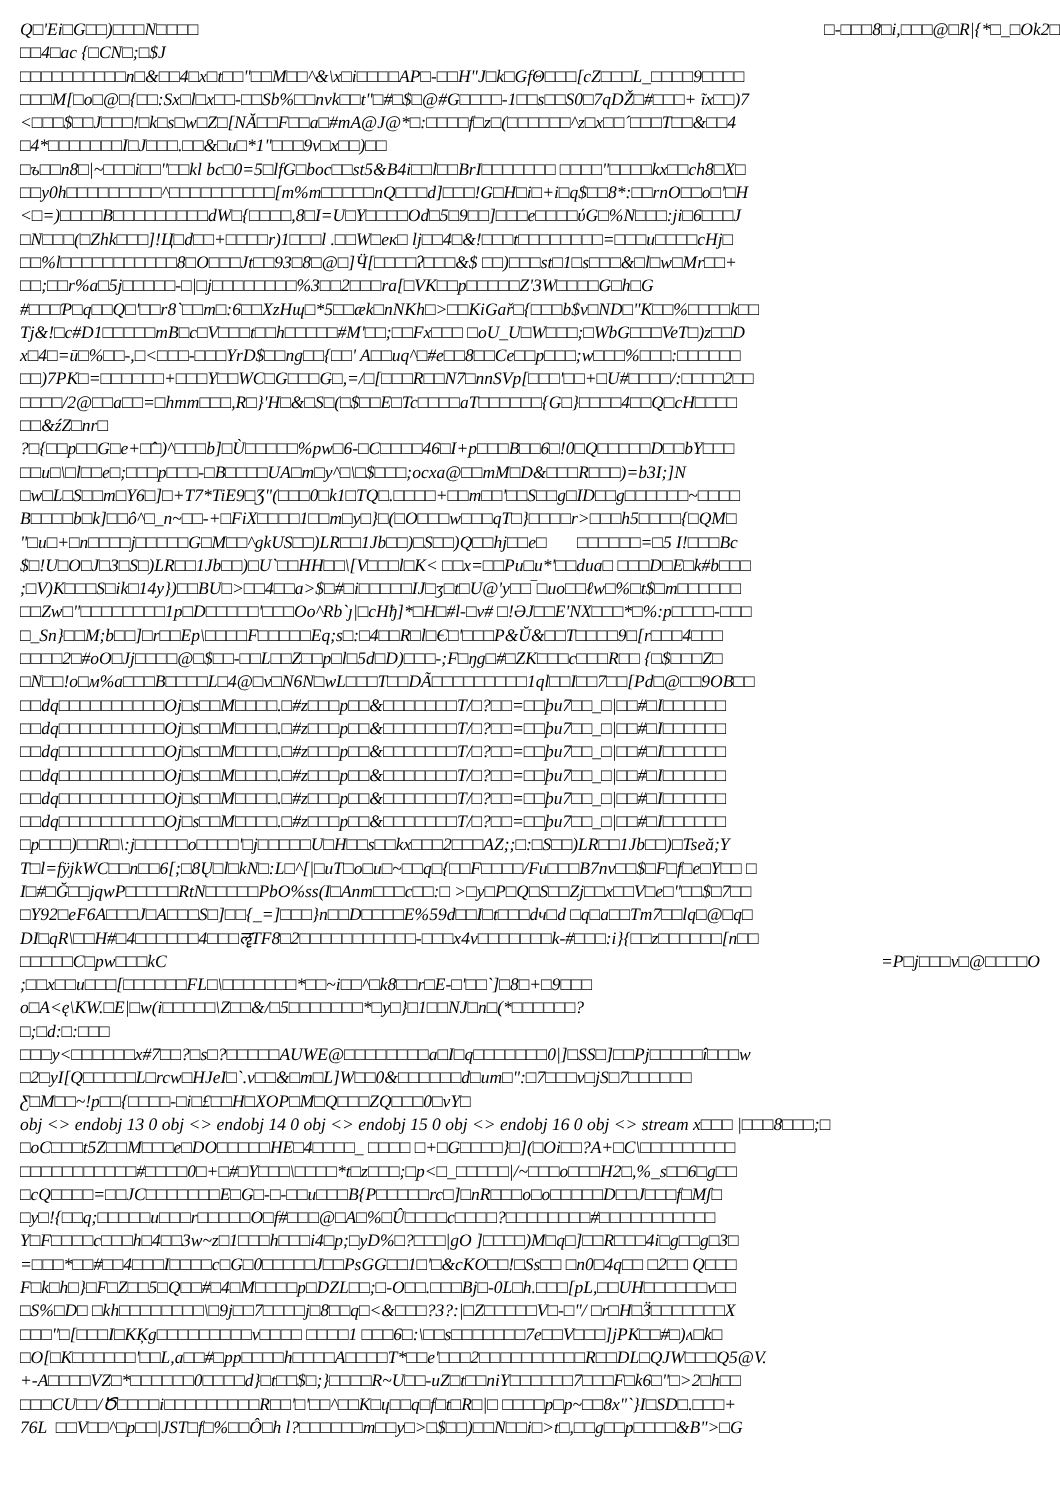Q□'Ei□G□□)□□□N□□□□ □-□□□8□i,□□□@□R|{*□_□Ok2□
□□4□ac {□CN□;□$J □□□□□□□□□□n□&□□4□x□t□□"□□M□□^&\x□i□□□□AP□-□□H"J□k□GfΘ□□□[cZ□□□L_□□□□9□□□□ □□□M[□o□@□{□□:Sx□l□x□□-□□Sb%□□nvk□□t"□#□$□@#G□□□□-1□□s□□S0□7qDŽ□#□□□+ ĩx□□)7 <□□□$□□J□□□!□k□s□w□Z□[NĂ□□F□□a□#mA@J@*□:□□□□f□z□(□□□□□□^z□x□□´□□□T□□&□□4 □4*□□□□□□□I□J□□□.□□&□u□*1"□□□9v□x□□)□□ □ъ□□n8□|~□□□i□□"□□kl bc□0=5□lfG□boc□□st5&B4i□□l□□BrI□□□□□□□ □□□□"□□□□kx□□ch8□X□ □□y0h□□□□□□□□□^□□□□□□□□□□[m%m□□□□□nQ□□□d]□□□!G□H□i□+i□q$□□8*:□□rnO□□o□'□H <□=)□□□□B□□□□□□□□□dW□{□□□□,8□I=U□Y□□□□Od□5□9□□]□□□e□□□□ύG□%N□□□:ji□6□□□J □N□□□(□Zhk□□□]!Ц□d□□+□□□□r)1□□□l .□□W□eк□ lj□□4□&!□□□t□□□□□□□□=□□□u□□□□cHj□ □□%l□□□□□□□□□□□8□O□□□Jt□□93□8□@□]Ӵ[□□□□ʔ□□□&$ □□)□□□st□1□s□□□&□l□w□Mr□□+ □□;□□r%a□5j□□□□□-□|□j□□□□□□□□%3□□2□□□ra[□VK□□p□□□□□Z'3W□□□□G□h□G #□□□Ƥ□q□□Q□'□□r8`□□m□:6□□XzHɰ□*5□□ӕk□nNKh□>□□KiGař□{□□□b$v□ND□"K□□%□□□□k□□ Tj&!□c#D1□□□□□mB□c□V□□□t□□h□□□□□#M'□□;□□Fx□□□ □oU_U□W□□□;□WbG□□□VeT□)z□□D x□4□=ū□%□□-,□<□□□-□□□YrD$□□ng□□{□□' A□□uq^□#e□□8□□Ce□□p□□□;w□□□%□□□:□□□□□□ □□)7PK□=□□□□□□+□□□Y□□WC□G□□□G□,=/□[□□□R□□N7□nnSVp[□□□'□□+□U#□□□□/:□□□□2□□ □□□□/2@□□a□□=□hmm□□□,R□}'H□&□S□(□$□□E□Tc□□□□aT□□□□□□{G□}□□□□4□□Q□cH□□□□ □□&źZ□nr□ ?□{□□p□□G□e+□̂□)^□□□b]□Ù□□□□□%pw□6-□C□□□□46□I+p□□□B□□6□!0□Q□□□□□D□□bY□□□ □□u□\□l□□e□;□□□p□□□-□B□□□□UA□m□y^□\□$□□□;ocxa@□□mM□D&□□□R□□□)=b3I;]N □w□L□S□□m□Y6□]□+T7*TiE9□Ʒ"(□□□0□k1□TQ□.□□□□+□□m□□'□□S□□g□ID□□g□□□□□□~□□□□ B□□□□b□k]□□ô^□_n~□□-+□FiX□□□□1□□m□y□}□(□O□□□w□□□qT□}□□□□r>□□□h5□□□□{□QM□ "□u□+□n□□□□j□□□□□G□M□□^gkUS□□)LR□□1Jb□□)□S□□)Q□□hj□□e□ □□□□□□=□5 I!□□□Bc $□!U□O□J□3□S□)LR□□1Jb□□)□U`□□HH□□\[V□□□l□K< □□x=□□Pu□u*'□□dua□ □□□D□E□k#b□□□ ;□V)K□□□S□ik□14y})□□BU□>□□4□□a>$□#□i□□□□□IJ□ʒ□t□U@'y□□‾□uo□□ℓw□%□t$□m□□□□□□ □□Zw□"□□□□□□□□1p□D□□□□□'□□□Oo^Rb`ȷ|□cHђ]*□H□#l-□v# □!ƏJ□□E'NX□□□*□%:p□□□□-□□□ □_Sn}□□M;b□□]□r□□Ep\□□□□F□□□□□Eq;s□:□4□□R□l□Є□'□□□P&Ŭ&□□T□□□□9□[r□□□4□□□ □□□□2□#oO□Jj□□□□@□$□□-□□L□□Z□□p□l□5d□D)□□□-;F□ŋg□#□ZK□□□c□□□R□□ {□$□□□Z□ □N□□!o□м%a□□□B□□□□L□4@□v□N6N□wL□□□T□□DÃ□□□□□□□□□1ql□□I□□7□□[Pd□@□□9OB□□ □□dq□□□□□□□□□□Oj□s□□M□□□□.□#z□□□p□□&□□□□□□□T/□?□□=□□þu7□□_□|□□#□I□□□□□□ □□dq□□□□□□□□□□Oj□s□□M□□□□.□#z□□□p□□&□□□□□□□T/□?□□=□□þu7□□_□|□□#□I□□□□□□ □□dq□□□□□□□□□□Oj□s□□M□□□□.□#z□□□p□□&□□□□□□□T/□?□□=□□þu7□□_□|□□#□I□□□□□□ □□dq□□□□□□□□□□Oj□s□□M□□□□.□#z□□□p□□&□□□□□□□T/□?□□=□□þu7□□_□|□□#□I□□□□□□ □□dq□□□□□□□□□□Oj□s□□M□□□□.□#z□□□p□□&□□□□□□□T/□?□□=□□þu7□□_□|□□#□I□□□□□□ □□dq□□□□□□□□□□Oj□s□□M□□□□.□#z□□□p□□&□□□□□□□T/□?□□=□□þu7□□_□|□□#□I□□□□□□ □p□□□)□□R□\:j□□□□□o□□□□'□j□□□□□U□H□□s□□kx□□□2□□□AZ;;□:□S□□)LR□□1Jb□□)□Tseă;Y T□l=fÿjkWC□□n□□6[;□8Ų□l□kN□:L□^[|□uT□o□u□~□□q□{□□F□□□□/Fu□□□B7nv□□$□F□f□e□Y□□ □ I□#□Ğ□□jqwP□□□□□RtN□□□□□PbO%ss(I□Anm□□□c□□:□ >□y□P□Q□S□□Zj□□x□□V□e□"□□$□7□□ □Y92□eF6A□□□J□A□□□S□]□□{_=]□□□}n□□D□□□□E%59d□□I□t□□□dч□d □q□a□□Tm7□□lq□@□q□ DI□qR\□□H#□4□□□□□□4□□□ॡTF8□2□□□□□□□□□□□-□□□x4v□□□□□□□k-#□□□:i}{□□z□□□□□□[n□□
□□□□□C□pw□□□kC =P□j□□□v□@□□□□O;□□x□□u□□□[□□□□□□FL□\□□□□□□□*□□~i□□^□k8□□r□E-□'□□`]□8□+□9□□□ o□A<ę\KW.□E|□w(i□□□□□\Z□□&/□5□□□□□□□*□y□}□1□□NJ□n□(*□□□□□□? □;□d:□:□□□ □□□y<□□□□□□x#7□□?□s□?□□□□□AUWE@□□□□□□□□a□I□q□□□□□□□0|]□SS□]□□Pj□□□□□î□□□w □2□yI[Q□□□□□L□rcw□HJeI□`.v□□&□m□L]W□□0&□□□□□□d□um□":□7□□□v□jS□7□□□□□□ Ƹ□M□□~!p□□{□□□□-□i□£□□H□XOP□M□Q□□□ZQ□□□0□vY□ obj <> endobj 13 0 obj <> endobj 14 0 obj <> endobj 15 0 obj <> endobj 16 0 obj <> stream x□□□ |□□□8□□□;□ □oC□□□t5Z□□M□□□e□DO□□□□□HE□4□□□□_ □□□□ □+□G□□□□}□](□Oi□□?A+□C\□□□□□□□□□ □□□□□□□□□□□#□□□□0□+□#□Y□□□\□□□□*t□z□□□;□p<□_□□□□□|/~□□□o□□□H2□,%_s□□6□g□□ □cQ□□□□=□□JC□□□□□□□E□G□-□-□□u□□□B{P□□□□□rc□]□nR□□□o□o□□□□□D□□J□□□f□Mʃ□ □y□!{□□q;□□□□□u□□□r□□□□□O□f#□□□@□A□%□Û□□□□c□□□□?□□□□□□□□#□□□□□□□□□□□ Y□F□□□□c□□□h□4□□3w~z□1□□□h□□□i4□p;□yD%□?□□□|gO ]□□□□)M□q□]□□R□□□4i□g□□g□3□ =□□□*□□#□□4□□□I□□□□c□G□0□□□□□J□□PsGG□□1□'□&cKO□□!□Ss□□ □n0□4q□□ □2□□ Q□□□ F□k□h□}□F□Z□□5□Q□□#□4□M□□□□p□DZL□□;□-O□□.□□□Bj□-0L□h.□□□[pL,□□UH□□□□□□v□□ □S%□D□ □kh□□□□□□□□\□9j□□7□□□□j□8□□q□<&□□□?3?:|□Z□□□□□V□-□"/ □r□H□Ӟ□□□□□□□X □□□"□[□□□I□KĶg□□□□□□□□□v□□□□ □□□□1 □□□6□:\□□s□□□□□□□7e□□V□□□]jPK□□#□)ʌ□k□ □O[□K□□□□□□'□□L,a□□#□pp□□□□h□□□□A□□□□T*□□e'□□□2□□□□□□□□□□R□□DL□QJW□□□Q5@V. +-A□□□□VZ□*□□□□□□0□□□□d}□t□□$□;}□□□□R~U□□-uZ□t□□niY□□□□□□7□□□F□k6□"□>2□h□□ □□□CU□□/Ծ□□□□i□□□□□□□□□R□□'□'□□^□□K□ɥ□□q□f□t□R□|□ □□□□p□p~□□8x"`}I□SD□.□□□+ 76L □□V□□^□p□□|JST□f□%□□Ô□h l?□□□□□□m□□y□>□$□□)□□N□□i□>t□,□□g□□p□□□□&B">□G